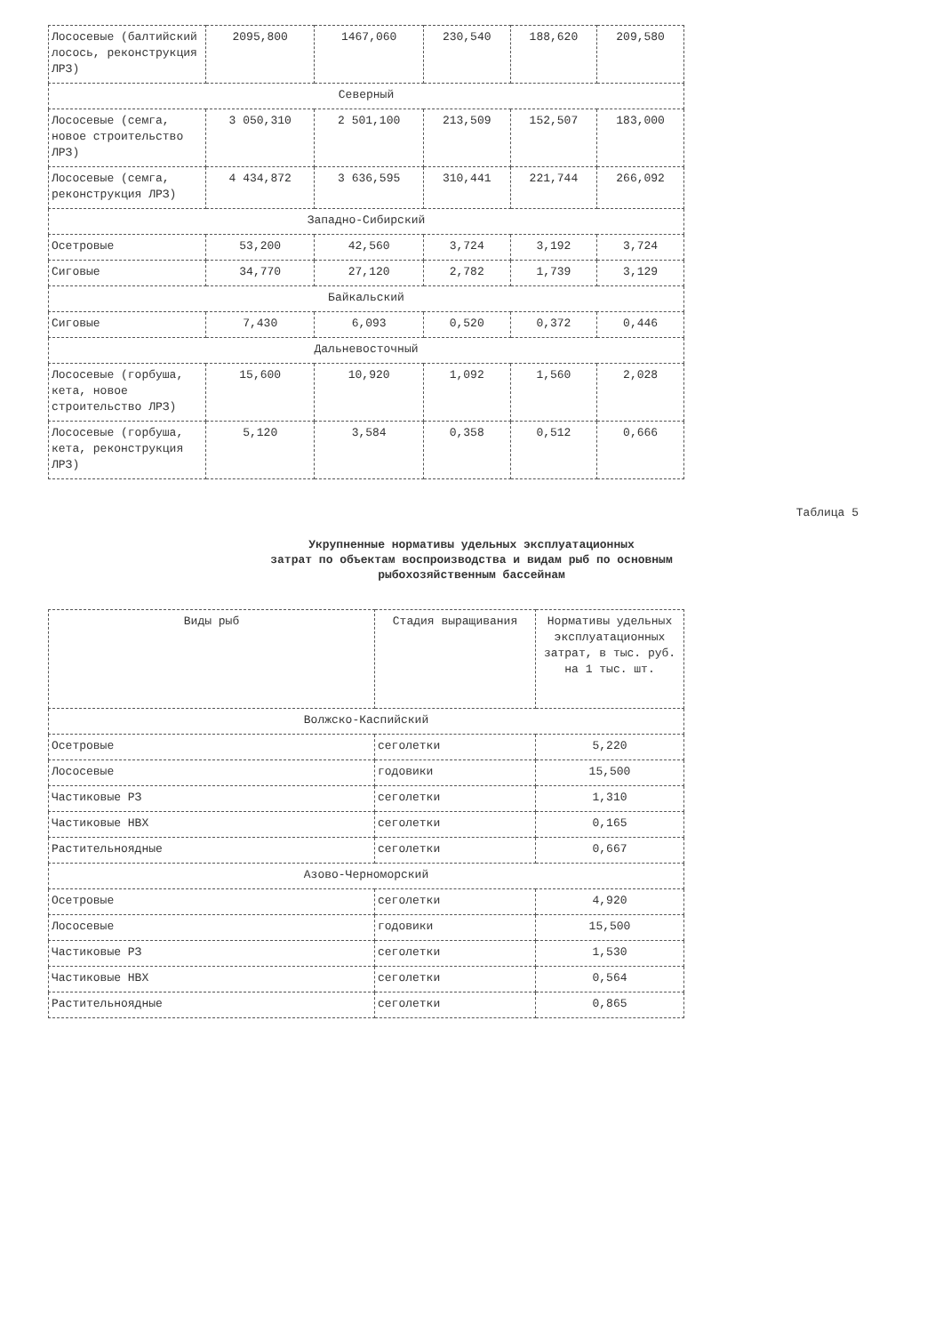| Лососевые (балтийский лосось, реконструкция ЛРЗ) | 2095,800 | 1467,060 | 230,540 | 188,620 | 209,580 |
| Северный | | | | | |
| Лососевые (семга, новое строительство ЛРЗ) | 3 050,310 | 2 501,100 | 213,509 | 152,507 | 183,000 |
| Лососевые (семга, реконструкция ЛРЗ) | 4 434,872 | 3 636,595 | 310,441 | 221,744 | 266,092 |
| Западно-Сибирский | | | | | |
| Осетровые | 53,200 | 42,560 | 3,724 | 3,192 | 3,724 |
| Сиговые | 34,770 | 27,120 | 2,782 | 1,739 | 3,129 |
| Байкальский | | | | | |
| Сиговые | 7,430 | 6,093 | 0,520 | 0,372 | 0,446 |
| Дальневосточный | | | | | |
| Лососевые (горбуша, кета, новое строительство ЛРЗ) | 15,600 | 10,920 | 1,092 | 1,560 | 2,028 |
| Лососевые (горбуша, кета, реконструкция ЛРЗ) | 5,120 | 3,584 | 0,358 | 0,512 | 0,666 |
Таблица 5
Укрупненные нормативы удельных эксплуатационных
затрат по объектам воспроизводства и видам рыб по основным
рыбохозяйственным бассейнам
| Виды рыб | Стадия выращивания | Нормативы удельных эксплуатационных затрат, в тыс. руб. на 1 тыс. шт. |
| --- | --- | --- |
| Волжско-Каспийский | | |
| Осетровые | сеголетки | 5,220 |
| Лососевые | годовики | 15,500 |
| Частиковые РЗ | сеголетки | 1,310 |
| Частиковые НВХ | сеголетки | 0,165 |
| Растительноядные | сеголетки | 0,667 |
| Азово-Черноморский | | |
| Осетровые | сеголетки | 4,920 |
| Лососевые | годовики | 15,500 |
| Частиковые РЗ | сеголетки | 1,530 |
| Частиковые НВХ | сеголетки | 0,564 |
| Растительноядные | сеголетки | 0,865 |